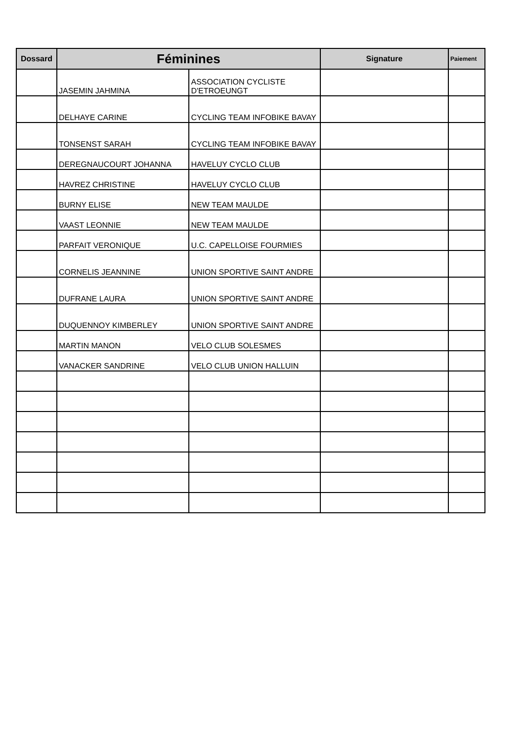| Dossard | Féminines | | Signature | Paiement |
| --- | --- | --- | --- | --- |
| | JASEMIN JAHMINA | ASSOCIATION CYCLISTE D'ETROEUNGT | | |
| | DELHAYE CARINE | CYCLING TEAM INFOBIKE BAVAY | | |
| | TONSENST SARAH | CYCLING TEAM INFOBIKE BAVAY | | |
| | DEREGNAUCOURT JOHANNA | HAVELUY CYCLO CLUB | | |
| | HAVREZ CHRISTINE | HAVELUY CYCLO CLUB | | |
| | BURNY ELISE | NEW TEAM MAULDE | | |
| | VAAST LEONNIE | NEW TEAM MAULDE | | |
| | PARFAIT VERONIQUE | U.C. CAPELLOISE FOURMIES | | |
| | CORNELIS JEANNINE | UNION SPORTIVE SAINT ANDRE | | |
| | DUFRANE LAURA | UNION SPORTIVE SAINT ANDRE | | |
| | DUQUENNOY KIMBERLEY | UNION SPORTIVE SAINT ANDRE | | |
| | MARTIN MANON | VELO CLUB SOLESMES | | |
| | VANACKER SANDRINE | VELO CLUB UNION HALLUIN | | |